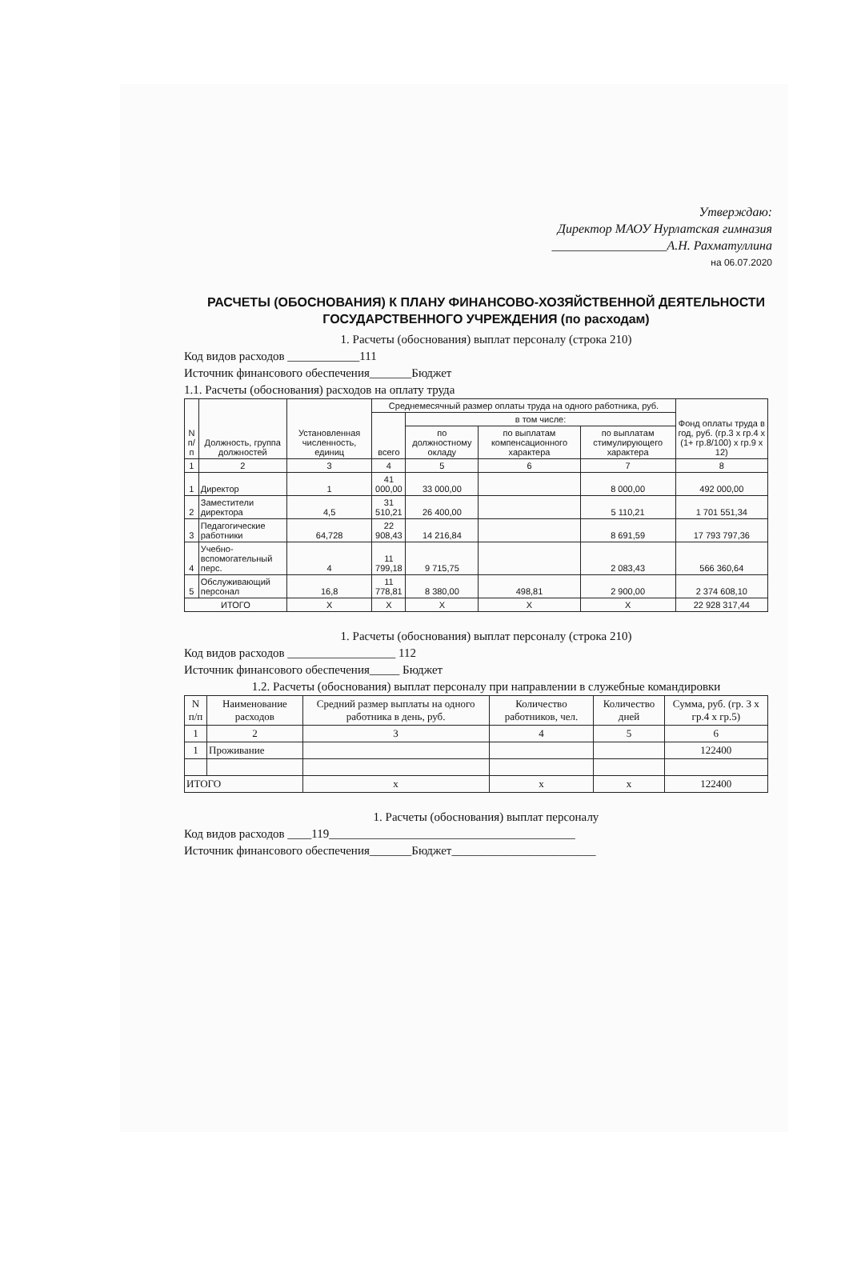Утверждаю:
Директор МАОУ Нурлатская гимназия
__________________А.Н. Рахматуллина
на 06.07.2020
РАСЧЕТЫ (ОБОСНОВАНИЯ) К ПЛАНУ ФИНАНСОВО-ХОЗЯЙСТВЕННОЙ ДЕЯТЕЛЬНОСТИ ГОСУДАРСТВЕННОГО УЧРЕЖДЕНИЯ (по расходам)
1. Расчеты (обоснования) выплат персоналу (строка 210)
Код видов расходов ____________111
Источник финансового обеспечения_______Бюджет
1.1. Расчеты (обоснования) расходов на оплату труда
| N п/п | Должность, группа должностей | Установленная численность, единиц | Среднемесячный размер оплаты труда на одного работника, руб. | | | | Фонд оплаты труда в год, руб. (гр.3 x гр.4 x (1+ гр.8/100) x гр.9 x 12) |
| --- | --- | --- | --- | --- | --- | --- | --- |
| | | | всего | в том числе: | | | |
| | | | | по должностному окладу | по выплатам компенсационного характера | по выплатам стимулирующего характера | |
| 1 | 2 | 3 | 4 | 5 | 6 | 7 | 8 |
| 1 | Директор | 1 | 41 000,00 | 33 000,00 | | 8 000,00 | 492 000,00 |
| 2 | Заместители директора | 4,5 | 31 510,21 | 26 400,00 | | 5 110,21 | 1 701 551,34 |
| 3 | Педагогические работники | 64,728 | 22 908,43 | 14 216,84 | | 8 691,59 | 17 793 797,36 |
| 4 | Учебно-вспомогательный перс. | 4 | 11 799,18 | 9 715,75 | | 2 083,43 | 566 360,64 |
| 5 | Обслуживающий персонал | 16,8 | 11 778,81 | 8 380,00 | 498,81 | 2 900,00 | 2 374 608,10 |
| ИТОГО | | X | X | X | X | X | 22 928 317,44 |
1. Расчеты (обоснования) выплат персоналу (строка 210)
Код видов расходов __________________ 112
Источник финансового обеспечения_____ Бюджет
1.2. Расчеты (обоснования) выплат персоналу при направлении в служебные командировки
| N п/п | Наименование расходов | Средний размер выплаты на одного работника в день, руб. | Количество работников, чел. | Количество дней | Сумма, руб. (гр. 3 x гр.4 x гр.5) |
| --- | --- | --- | --- | --- | --- |
| 1 | 2 | 3 | 4 | 5 | 6 |
| 1 | Проживание | | | | 122400 |
| ИТОГО | | x | x | x | 122400 |
1. Расчеты (обоснования) выплат персоналу
Код видов расходов ____119_________________________________________
Источник финансового обеспечения_______Бюджет________________________